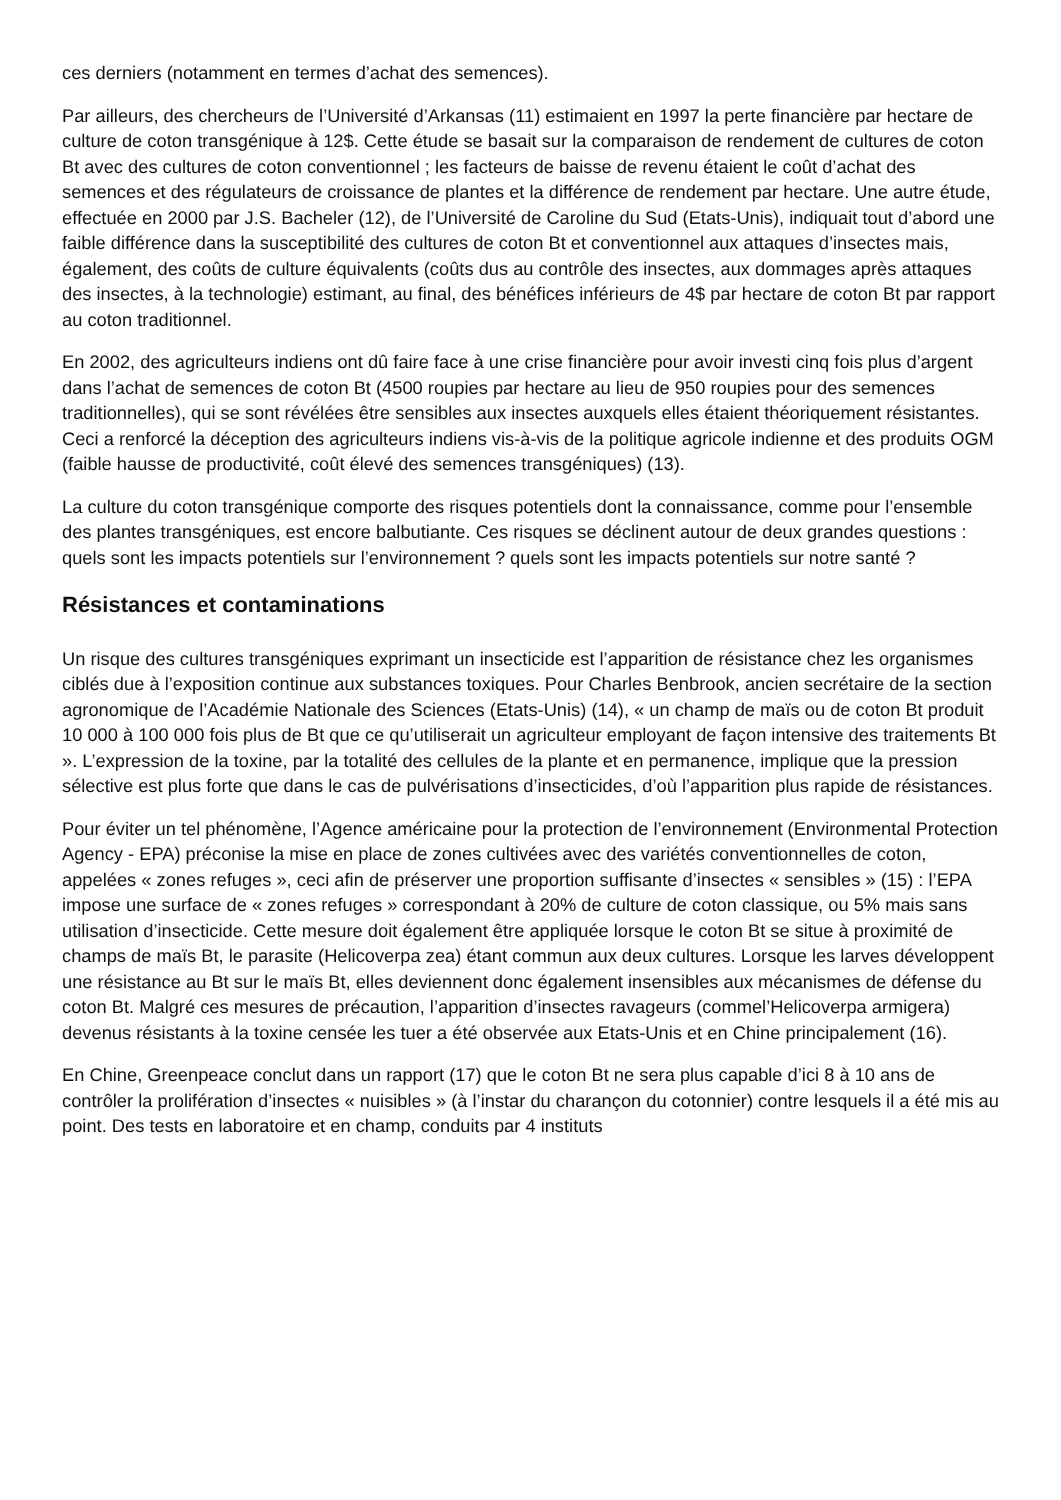ces derniers (notamment en termes d’achat des semences).
Par ailleurs, des chercheurs de l’Université d’Arkansas (11) estimaient en 1997 la perte financière par hectare de culture de coton transgénique à 12$. Cette étude se basait sur la comparaison de rendement de cultures de coton Bt avec des cultures de coton conventionnel ; les facteurs de baisse de revenu étaient le coût d’achat des semences et des régulateurs de croissance de plantes et la différence de rendement par hectare. Une autre étude, effectuée en 2000 par J.S. Bacheler (12), de l’Université de Caroline du Sud (Etats-Unis), indiquait tout d’abord une faible différence dans la susceptibilité des cultures de coton Bt et conventionnel aux attaques d’insectes mais, également, des coûts de culture équivalents (coûts dus au contrôle des insectes, aux dommages après attaques des insectes, à la technologie) estimant, au final, des bénéfices inférieurs de 4$ par hectare de coton Bt par rapport au coton traditionnel.
En 2002, des agriculteurs indiens ont dû faire face à une crise financière pour avoir investi cinq fois plus d’argent dans l’achat de semences de coton Bt (4500 roupies par hectare au lieu de 950 roupies pour des semences traditionnelles), qui se sont révélées être sensibles aux insectes auxquels elles étaient théoriquement résistantes. Ceci a renforcé la déception des agriculteurs indiens vis-à-vis de la politique agricole indienne et des produits OGM (faible hausse de productivité, coût élevé des semences transgéniques) (13).
La culture du coton transgénique comporte des risques potentiels dont la connaissance, comme pour l’ensemble des plantes transgéniques, est encore balbutiante. Ces risques se déclinent autour de deux grandes questions : quels sont les impacts potentiels sur l’environnement ? quels sont les impacts potentiels sur notre santé ?
Résistances et contaminations
Un risque des cultures transgéniques exprimant un insecticide est l’apparition de résistance chez les organismes ciblés due à l’exposition continue aux substances toxiques. Pour Charles Benbrook, ancien secrétaire de la section agronomique de l’Académie Nationale des Sciences (Etats-Unis) (14), « un champ de maïs ou de coton Bt produit 10 000 à 100 000 fois plus de Bt que ce qu’utiliserait un agriculteur employant de façon intensive des traitements Bt ». L’expression de la toxine, par la totalité des cellules de la plante et en permanence, implique que la pression sélective est plus forte que dans le cas de pulvérisations d’insecticides, d’où l’apparition plus rapide de résistances.
Pour éviter un tel phénomène, l’Agence américaine pour la protection de l’environnement (Environmental Protection Agency - EPA) préconise la mise en place de zones cultivées avec des variétés conventionnelles de coton, appelées « zones refuges », ceci afin de préserver une proportion suffisante d’insectes « sensibles » (15) : l’EPA impose une surface de « zones refuges » correspondant à 20% de culture de coton classique, ou 5% mais sans utilisation d’insecticide. Cette mesure doit également être appliquée lorsque le coton Bt se situe à proximité de champs de maïs Bt, le parasite (Helicoverpa zea) étant commun aux deux cultures. Lorsque les larves développent une résistance au Bt sur le maïs Bt, elles deviennent donc également insensibles aux mécanismes de défense du coton Bt. Malgré ces mesures de précaution, l’apparition d’insectes ravageurs (commel’Helicoverpa armigera) devenus résistants à la toxine censée les tuer a été observée aux Etats-Unis et en Chine principalement (16).
En Chine, Greenpeace conclut dans un rapport (17) que le coton Bt ne sera plus capable d’ici 8 à 10 ans de contrôler la prolifération d’insectes « nuisibles » (à l’instar du charançon du cotonnier) contre lesquels il a été mis au point. Des tests en laboratoire et en champ, conduits par 4 instituts